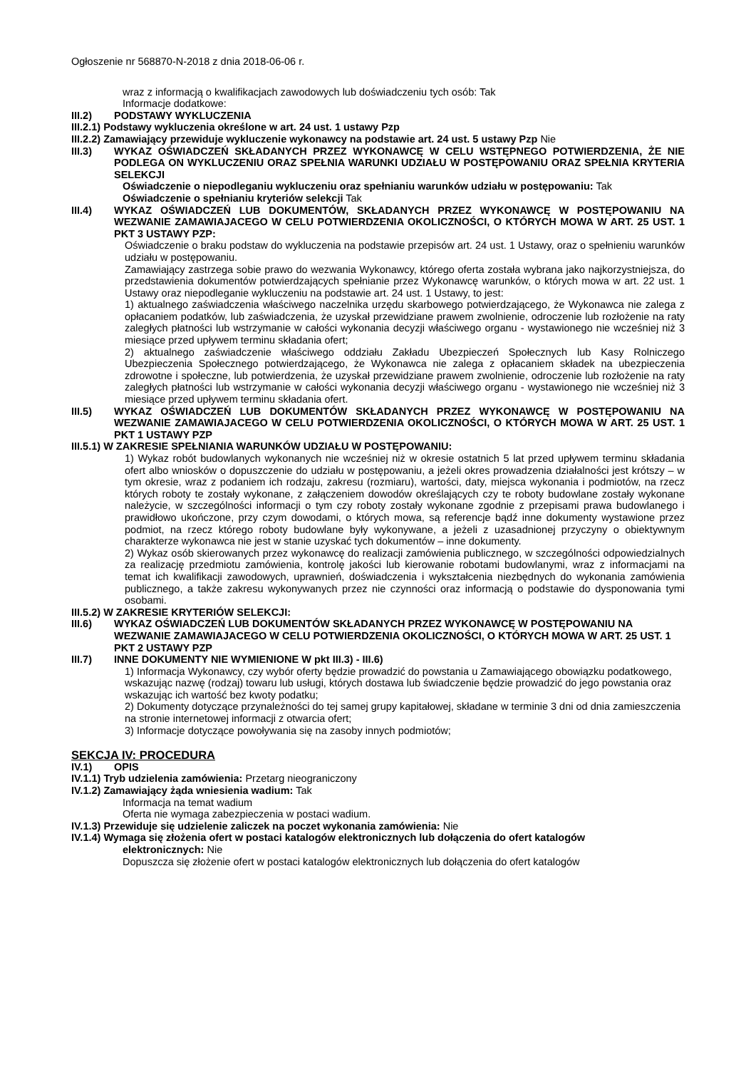Ogłoszenie nr 568870-N-2018 z dnia 2018-06-06 r.
wraz z informacją o kwalifikacjach zawodowych lub doświadczeniu tych osób: Tak
Informacje dodatkowe:
III.2) PODSTAWY WYKLUCZENIA
III.2.1) Podstawy wykluczenia określone w art. 24 ust. 1 ustawy Pzp
III.2.2) Zamawiający przewiduje wykluczenie wykonawcy na podstawie art. 24 ust. 5 ustawy Pzp Nie
III.3) WYKAZ OŚWIADCZEŃ SKŁADANYCH PRZEZ WYKONAWCĘ W CELU WSTĘPNEGO POTWIERDZENIA, ŻE NIE PODLEGA ON WYKLUCZENIU ORAZ SPEŁNIA WARUNKI UDZIAŁU W POSTĘPOWANIU ORAZ SPEŁNIA KRYTERIA SELEKCJI
Oświadczenie o niepodleganiu wykluczeniu oraz spełnianiu warunków udziału w postępowaniu: Tak
Oświadczenie o spełnianiu kryteriów selekcji Tak
III.4) WYKAZ OŚWIADCZEŃ LUB DOKUMENTÓW, SKŁADANYCH PRZEZ WYKONAWCĘ W POSTĘPOWANIU NA WEZWANIE ZAMAWIAJACEGO W CELU POTWIERDZENIA OKOLICZNOŚCI, O KTÓRYCH MOWA W ART. 25 UST. 1 PKT 3 USTAWY PZP:
Oświadczenie o braku podstaw do wykluczenia na podstawie przepisów art. 24 ust. 1 Ustawy, oraz o spełnieniu warunków udziału w postępowaniu.
Zamawiający zastrzega sobie prawo do wezwania Wykonawcy, którego oferta została wybrana jako najkorzystniejsza, do przedstawienia dokumentów potwierdzających spełnianie przez Wykonawcę warunków, o których mowa w art. 22 ust. 1 Ustawy oraz niepodleganie wykluczeniu na podstawie art. 24 ust. 1 Ustawy, to jest:
1) aktualnego zaświadczenia właściwego naczelnika urzędu skarbowego potwierdzającego, że Wykonawca nie zalega z opłacaniem podatków, lub zaświadczenia, że uzyskał przewidziane prawem zwolnienie, odroczenie lub rozłożenie na raty zaległych płatności lub wstrzymanie w całości wykonania decyzji właściwego organu - wystawionego nie wcześniej niż 3 miesiące przed upływem terminu składania ofert;
2) aktualnego zaświadczenie właściwego oddziału Zakładu Ubezpieczeń Społecznych lub Kasy Rolniczego Ubezpieczenia Społecznego potwierdzającego, że Wykonawca nie zalega z opłacaniem składek na ubezpieczenia zdrowotne i społeczne, lub potwierdzenia, że uzyskał przewidziane prawem zwolnienie, odroczenie lub rozłożenie na raty zaległych płatności lub wstrzymanie w całości wykonania decyzji właściwego organu - wystawionego nie wcześniej niż 3 miesiące przed upływem terminu składania ofert.
III.5) WYKAZ OŚWIADCZEŃ LUB DOKUMENTÓW SKŁADANYCH PRZEZ WYKONAWCĘ W POSTĘPOWANIU NA WEZWANIE ZAMAWIAJACEGO W CELU POTWIERDZENIA OKOLICZNOŚCI, O KTÓRYCH MOWA W ART. 25 UST. 1 PKT 1 USTAWY PZP
III.5.1) W ZAKRESIE SPEŁNIANIA WARUNKÓW UDZIAŁU W POSTĘPOWANIU:
1) Wykaz robót budowlanych wykonanych nie wcześniej niż w okresie ostatnich 5 lat przed upływem terminu składania ofert albo wniosków o dopuszczenie do udziału w postępowaniu, a jeżeli okres prowadzenia działalności jest krótszy – w tym okresie, wraz z podaniem ich rodzaju, zakresu (rozmiaru), wartości, daty, miejsca wykonania i podmiotów, na rzecz których roboty te zostały wykonane, z załączeniem dowodów określających czy te roboty budowlane zostały wykonane należycie, w szczególności informacji o tym czy roboty zostały wykonane zgodnie z przepisami prawa budowlanego i prawidłowo ukończone, przy czym dowodami, o których mowa, są referencje bądź inne dokumenty wystawione przez podmiot, na rzecz którego roboty budowlane były wykonywane, a jeżeli z uzasadnionej przyczyny o obiektywnym charakterze wykonawca nie jest w stanie uzyskać tych dokumentów – inne dokumenty.
2) Wykaz osób skierowanych przez wykonawcę do realizacji zamówienia publicznego, w szczególności odpowiedzialnych za realizację przedmiotu zamówienia, kontrolę jakości lub kierowanie robotami budowlanymi, wraz z informacjami na temat ich kwalifikacji zawodowych, uprawnień, doświadczenia i wykształcenia niezbędnych do wykonania zamówienia publicznego, a także zakresu wykonywanych przez nie czynności oraz informacją o podstawie do dysponowania tymi osobami.
III.5.2) W ZAKRESIE KRYTERIÓW SELEKCJI:
III.6) WYKAZ OŚWIADCZEŃ LUB DOKUMENTÓW SKŁADANYCH PRZEZ WYKONAWCĘ W POSTĘPOWANIU NA WEZWANIE ZAMAWIAJACEGO W CELU POTWIERDZENIA OKOLICZNOŚCI, O KTÓRYCH MOWA W ART. 25 UST. 1 PKT 2 USTAWY PZP
III.7) INNE DOKUMENTY NIE WYMIENIONE W pkt III.3) - III.6)
1) Informacja Wykonawcy, czy wybór oferty będzie prowadzić do powstania u Zamawiającego obowiązku podatkowego, wskazując nazwę (rodzaj) towaru lub usługi, których dostawa lub świadczenie będzie prowadzić do jego powstania oraz wskazując ich wartość bez kwoty podatku;
2) Dokumenty dotyczące przynależności do tej samej grupy kapitałowej, składane w terminie 3 dni od dnia zamieszczenia na stronie internetowej informacji z otwarcia ofert;
3) Informacje dotyczące powoływania się na zasoby innych podmiotów;
SEKCJA IV: PROCEDURA
IV.1) OPIS
IV.1.1) Tryb udzielenia zamówienia: Przetarg nieograniczony
IV.1.2) Zamawiający żąda wniesienia wadium: Tak
Informacja na temat wadium
Oferta nie wymaga zabezpieczenia w postaci wadium.
IV.1.3) Przewiduje się udzielenie zaliczek na poczet wykonania zamówienia: Nie
IV.1.4) Wymaga się złożenia ofert w postaci katalogów elektronicznych lub dołączenia do ofert katalogów
elektronicznych: Nie
Dopuszcza się złożenie ofert w postaci katalogów elektronicznych lub dołączenia do ofert katalogów